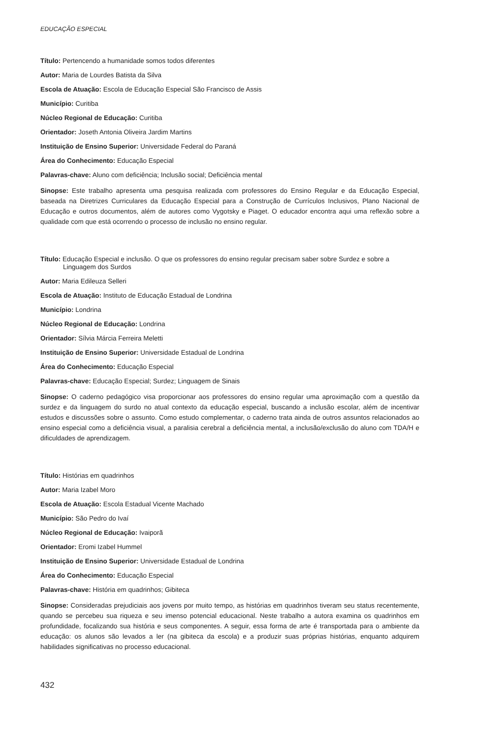EDUCAÇÃO ESPECIAL
Título: Pertencendo a humanidade somos todos diferentes
Autor: Maria de Lourdes Batista da Silva
Escola de Atuação: Escola de Educação Especial São Francisco de Assis
Município: Curitiba
Núcleo Regional de Educação: Curitiba
Orientador: Joseth Antonia Oliveira Jardim Martins
Instituição de Ensino Superior: Universidade Federal do Paraná
Área do Conhecimento: Educação Especial
Palavras-chave: Aluno com deficiência; Inclusão social; Deficiência mental
Sinopse: Este trabalho apresenta uma pesquisa realizada com professores do Ensino Regular e da Educação Especial, baseada na Diretrizes Curriculares da Educação Especial para a Construção de Currículos Inclusivos, Plano Nacional de Educação e outros documentos, além de autores como Vygotsky e Piaget. O educador encontra aqui uma reflexão sobre a qualidade com que está ocorrendo o processo de inclusão no ensino regular.
Título: Educação Especial e inclusão. O que os professores do ensino regular precisam saber sobre Surdez e sobre a Linguagem dos Surdos
Autor: Maria Edileuza Selleri
Escola de Atuação: Instituto de Educação Estadual de Londrina
Município: Londrina
Núcleo Regional de Educação: Londrina
Orientador: Sílvia Márcia Ferreira Meletti
Instituição de Ensino Superior: Universidade Estadual de Londrina
Área do Conhecimento: Educação Especial
Palavras-chave: Educação Especial; Surdez; Linguagem de Sinais
Sinopse: O caderno pedagógico visa proporcionar aos professores do ensino regular uma aproximação com a questão da surdez e da linguagem do surdo no atual contexto da educação especial, buscando a inclusão escolar, além de incentivar estudos e discussões sobre o assunto. Como estudo complementar, o caderno trata ainda de outros assuntos relacionados ao ensino especial como a deficiência visual, a paralisia cerebral a deficiência mental, a inclusão/exclusão do aluno com TDA/H e dificuldades de aprendizagem.
Título: Histórias em quadrinhos
Autor: Maria Izabel Moro
Escola de Atuação: Escola Estadual Vicente Machado
Município: São Pedro do Ivaí
Núcleo Regional de Educação: Ivaiporã
Orientador: Eromi Izabel Hummel
Instituição de Ensino Superior: Universidade Estadual de Londrina
Área do Conhecimento: Educação Especial
Palavras-chave: História em quadrinhos; Gibiteca
Sinopse: Consideradas prejudiciais aos jovens por muito tempo, as histórias em quadrinhos tiveram seu status recentemente, quando se percebeu sua riqueza e seu imenso potencial educacional. Neste trabalho a autora examina os quadrinhos em profundidade, focalizando sua história e seus componentes. A seguir, essa forma de arte é transportada para o ambiente da educação: os alunos são levados a ler (na gibiteca da escola) e a produzir suas próprias histórias, enquanto adquirem habilidades significativas no processo educacional.
432